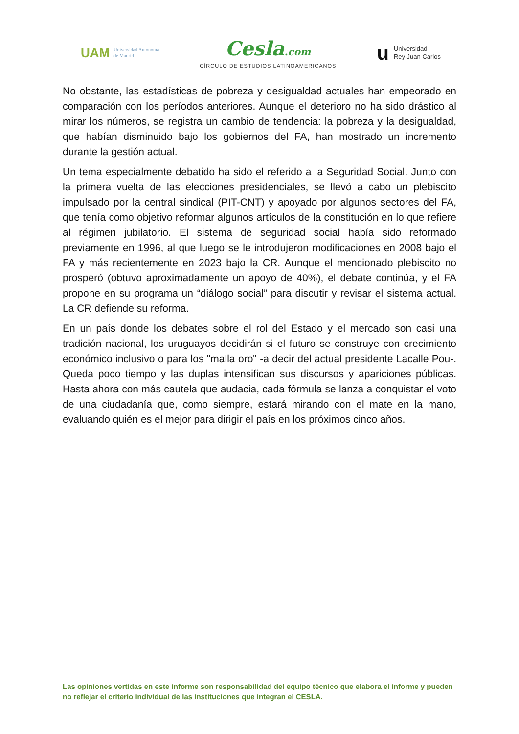UAM Universidad Autónoma
de Madrid
Cesla.com
CÍRCULO DE ESTUDIOS LATINOAMERICANOS
u Universidad
Rey Juan Carlos
No obstante, las estadísticas de pobreza y desigualdad actuales han empeorado en comparación con los períodos anteriores. Aunque el deterioro no ha sido drástico al mirar los números, se registra un cambio de tendencia: la pobreza y la desigualdad, que habían disminuido bajo los gobiernos del FA, han mostrado un incremento durante la gestión actual.
Un tema especialmente debatido ha sido el referido a la Seguridad Social. Junto con la primera vuelta de las elecciones presidenciales, se llevó a cabo un plebiscito impulsado por la central sindical (PIT-CNT) y apoyado por algunos sectores del FA, que tenía como objetivo reformar algunos artículos de la constitución en lo que refiere al régimen jubilatorio. El sistema de seguridad social había sido reformado previamente en 1996, al que luego se le introdujeron modificaciones en 2008 bajo el FA y más recientemente en 2023 bajo la CR. Aunque el mencionado plebiscito no prosperó (obtuvo aproximadamente un apoyo de 40%), el debate continúa, y el FA propone en su programa un “diálogo social” para discutir y revisar el sistema actual. La CR defiende su reforma.
En un país donde los debates sobre el rol del Estado y el mercado son casi una tradición nacional, los uruguayos decidirán si el futuro se construye con crecimiento económico inclusivo o para los "malla oro" -a decir del actual presidente Lacalle Pou-. Queda poco tiempo y las duplas intensifican sus discursos y apariciones públicas. Hasta ahora con más cautela que audacia, cada fórmula se lanza a conquistar el voto de una ciudadanía que, como siempre, estará mirando con el mate en la mano, evaluando quién es el mejor para dirigir el país en los próximos cinco años.
Las opiniones vertidas en este informe son responsabilidad del equipo técnico que elabora el informe y pueden no reflejar el criterio individual de las instituciones que integran el CESLA.